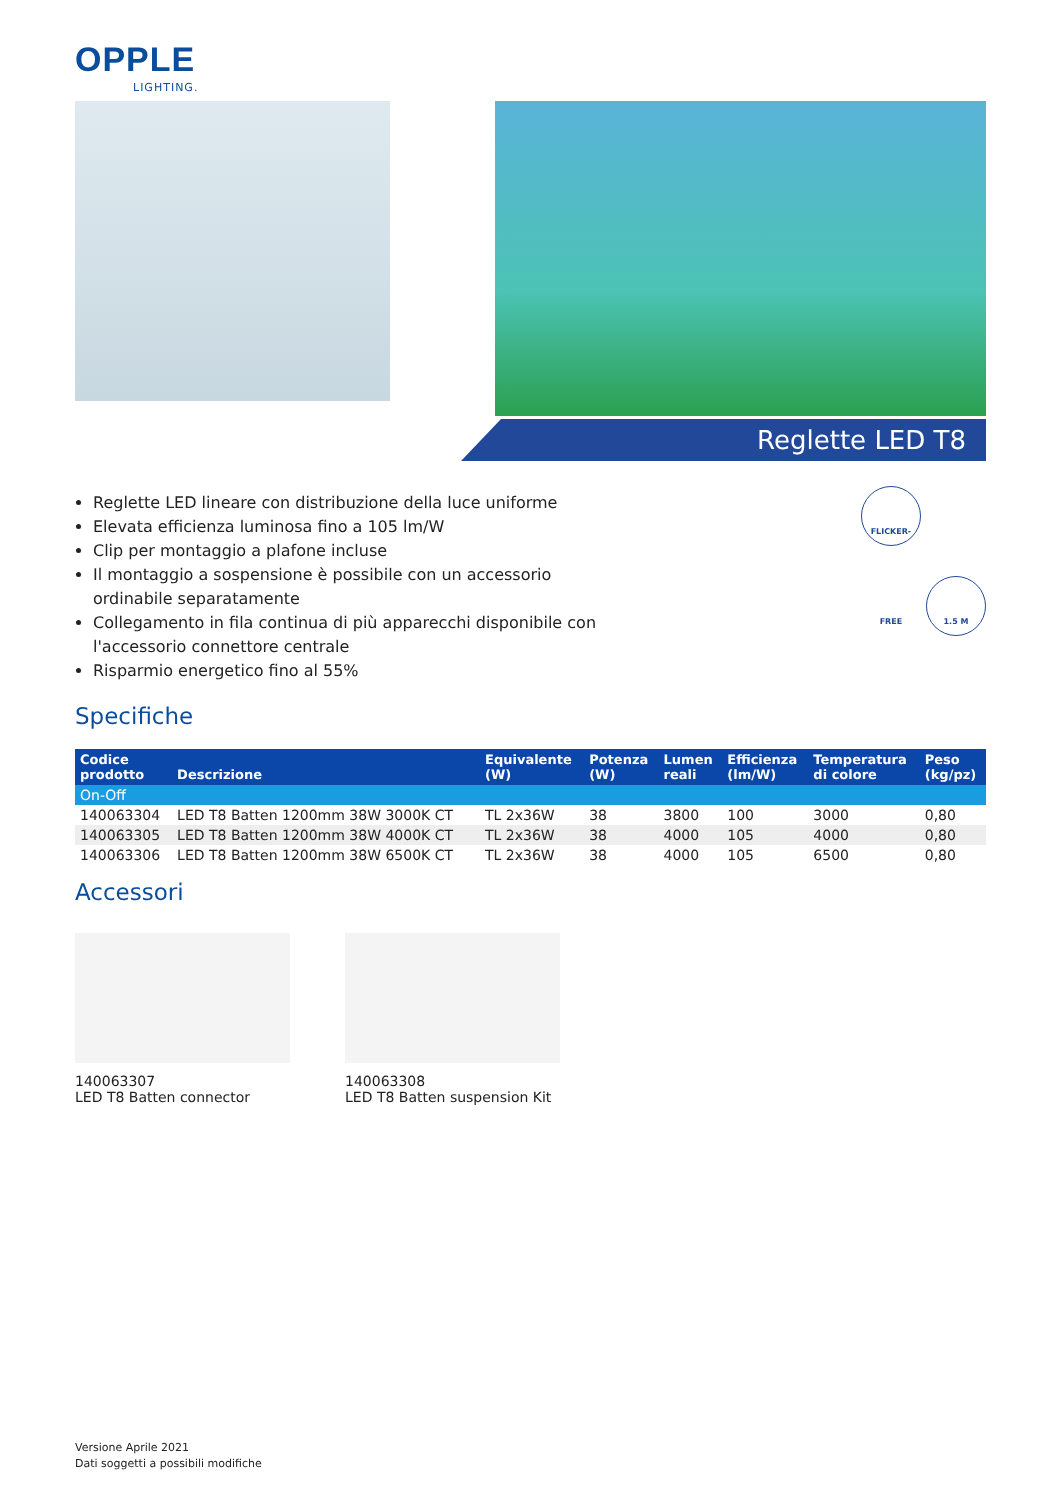OPPLE
LIGHTING.
Reglette LED T8
Reglette LED lineare con distribuzione della luce uniforme
Elevata efficienza luminosa fino a 105 lm/W
Clip per montaggio a plafone incluse
Il montaggio a sospensione è possibile con un accessorio ordinabile separatamente
Collegamento in fila continua di più apparecchi disponibile con l'accessorio connettore centrale
Risparmio energetico fino al 55%
FLICKER-FREE 1.5 M
Specifiche
| Codice prodotto | Descrizione | Equivalente (W) | Potenza (W) | Lumen reali | Efficienza (lm/W) | Temperatura di colore | Peso (kg/pz) |
| --- | --- | --- | --- | --- | --- | --- | --- |
| On-Off | | | | | | | |
| 140063304 | LED T8 Batten 1200mm 38W 3000K CT | TL 2x36W | 38 | 3800 | 100 | 3000 | 0,80 |
| 140063305 | LED T8 Batten 1200mm 38W 4000K CT | TL 2x36W | 38 | 4000 | 105 | 4000 | 0,80 |
| 140063306 | LED T8 Batten 1200mm 38W 6500K CT | TL 2x36W | 38 | 4000 | 105 | 6500 | 0,80 |
Accessori
140063307
LED T8 Batten connector
140063308
LED T8 Batten suspension Kit
Versione Aprile 2021
Dati soggetti a possibili modifiche